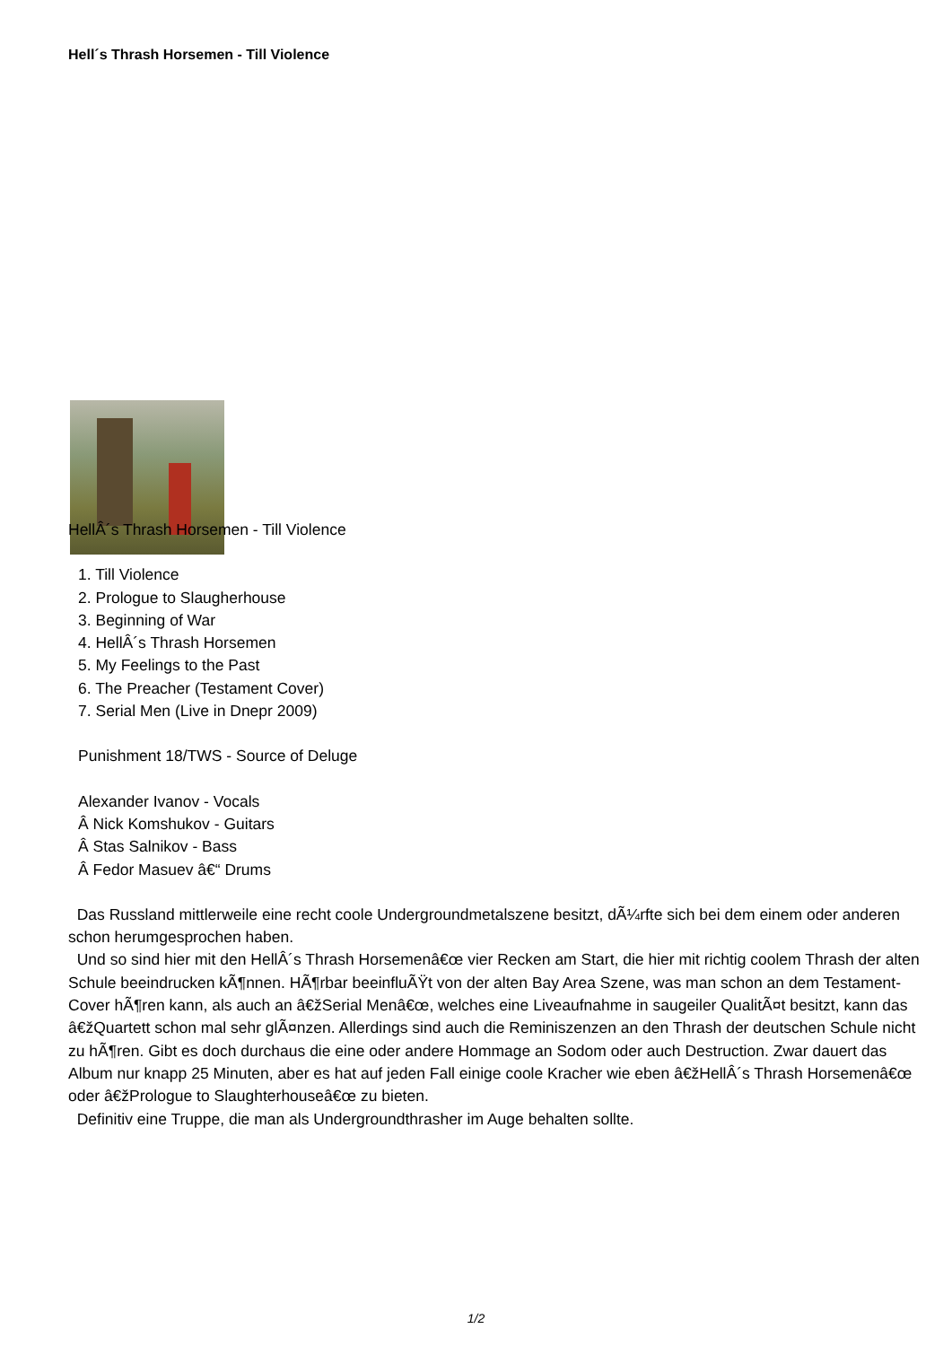Hell´s Thrash Horsemen - Till Violence
HellÂ´s Thrash Horsemen - Till Violence
1. Till Violence
2. Prologue to Slaugherhouse
3. Beginning of War
4. HellÂ´s Thrash Horsemen
5. My Feelings to the Past
6. The Preacher (Testament Cover)
7. Serial Men (Live in Dnepr 2009)
Punishment 18/TWS - Source of Deluge
Alexander Ivanov - Vocals
Â Nick Komshukov - Guitars
Â Stas Salnikov - Bass
Â Fedor Masuev â€“ Drums
Das Russland mittlerweile eine recht coole Undergroundmetalszene besitzt, dÃ¼rfte sich bei dem einem oder anderen schon herumgesprochen haben.
Und so sind hier mit den HellÂ´s Thrash Horsemenâ€œ vier Recken am Start, die hier mit richtig coolem Thrash der alten Schule beeindrucken kÃ¶nnen. HÃ¶rbar beeinfluÃŸt von der alten Bay Area Szene, was man schon an dem Testament-Cover hÃ¶ren kann, als auch an â€žSerial Menâ€œ, welches eine Liveaufnahme in saugeiler QualitÃ¤t besitzt, kann das â€žQuartett schon mal sehr glÃ¤nzen. Allerdings sind auch die Reminiszenzen an den Thrash der deutschen Schule nicht zu hÃ¶ren. Gibt es doch durchaus die eine oder andere Hommage an Sodom oder auch Destruction. Zwar dauert das Album nur knapp 25 Minuten, aber es hat auf jeden Fall einige coole Kracher wie eben â€žHellÂ´s Thrash Horsemenâ€œ oder â€žPrologue to Slaughterhouseâ€œ zu bieten.
Definitiv eine Truppe, die man als Undergroundthrasher im Auge behalten sollte.
1/2